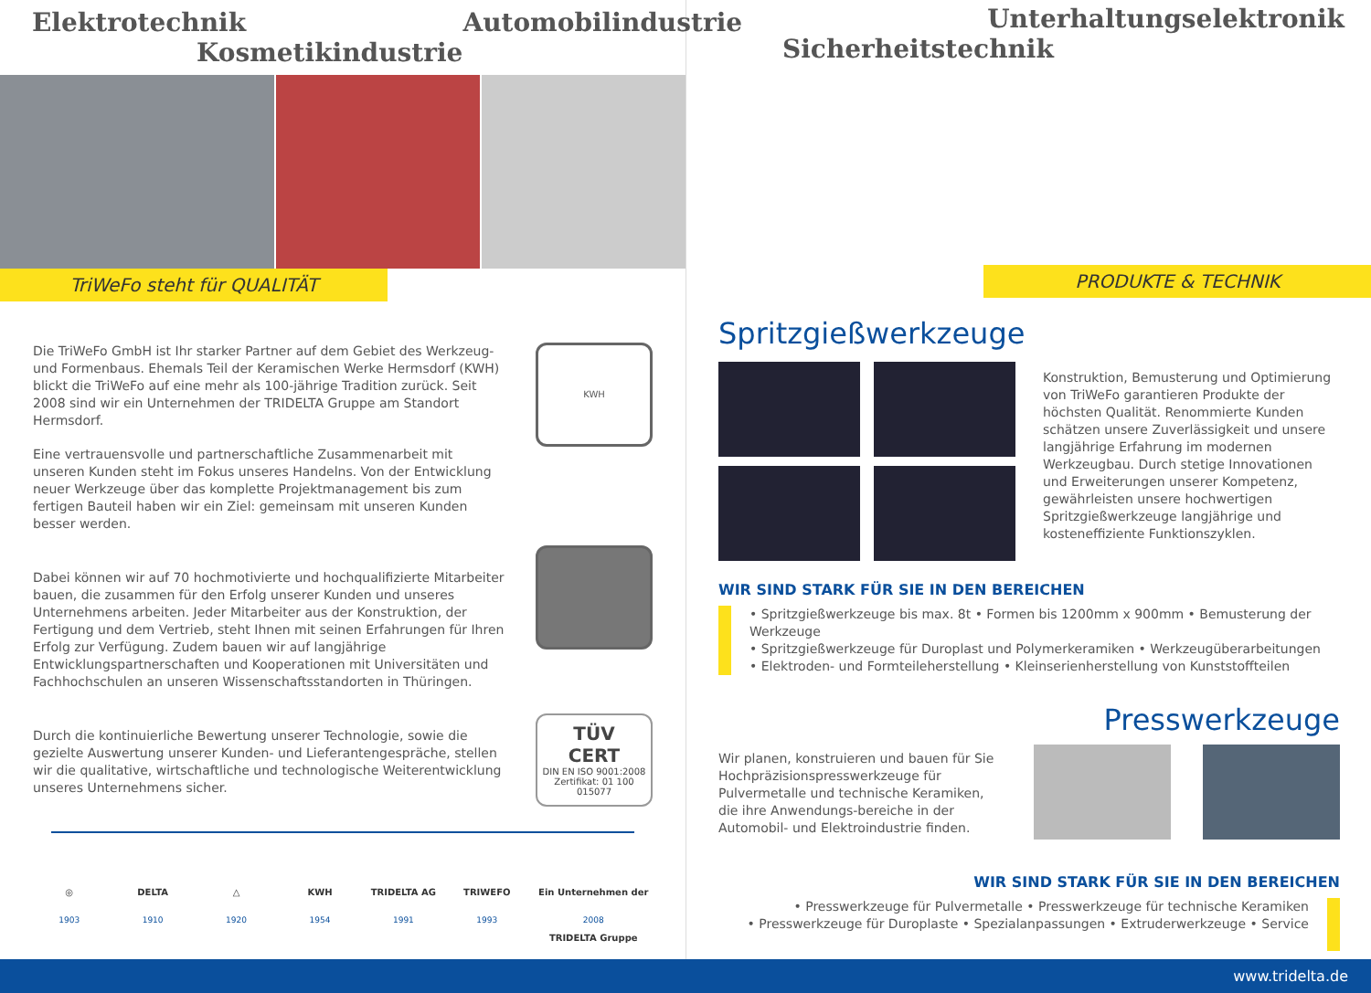Elektrotechnik
Kosmetikindustrie
Automobilindustrie
TriWeFo steht für QUALITÄT
Die TriWeFo GmbH ist Ihr starker Partner auf dem Gebiet des Werkzeug- und Formenbaus. Ehemals Teil der Keramischen Werke Hermsdorf (KWH) blickt die TriWeFo auf eine mehr als 100-jährige Tradition zurück. Seit 2008 sind wir ein Unternehmen der TRIDELTA Gruppe am Standort Hermsdorf.
Eine vertrauensvolle und partnerschaftliche Zusammenarbeit mit unseren Kunden steht im Fokus unseres Handelns. Von der Entwicklung neuer Werkzeuge über das komplette Projektmanagement bis zum fertigen Bauteil haben wir ein Ziel: gemeinsam mit unseren Kunden besser werden.
Dabei können wir auf 70 hochmotivierte und hochqualifizierte Mitarbeiter bauen, die zusammen für den Erfolg unserer Kunden und unseres Unternehmens arbeiten. Jeder Mitarbeiter aus der Konstruktion, der Fertigung und dem Vertrieb, steht Ihnen mit seinen Erfahrungen für Ihren Erfolg zur Verfügung. Zudem bauen wir auf langjährige Entwicklungspartnerschaften und Kooperationen mit Universitäten und Fachhochschulen an unseren Wissenschaftsstandorten in Thüringen.
Durch die kontinuierliche Bewertung unserer Technologie, sowie die gezielte Auswertung unserer Kunden- und Lieferantengespräche, stellen wir die qualitative, wirtschaftliche und technologische Weiterentwicklung unseres Unternehmens sicher.
KWH
TÜV
CERT
DIN EN ISO 9001:2008
Zertifikat: 01 100 015077
◎
1903
DELTA
1910
△
1920
KWH
1954
TRIDELTA AG
1991
TRIWEFO
1993
Ein Unternehmen der TRIDELTA Gruppe
2008
Unterhaltungselektronik
Sicherheitstechnik
PRODUKTE & TECHNIK
Spritzgießwerkzeuge
Konstruktion, Bemusterung und Optimierung von TriWeFo garantieren Produkte der höchsten Qualität. Renommierte Kunden schätzen unsere Zuverlässigkeit und unsere langjährige Erfahrung im modernen Werkzeugbau. Durch stetige Innovationen und Erweiterungen unserer Kompetenz, gewährleisten unsere hochwertigen Spritzgießwerkzeuge langjährige und kosteneffiziente Funktionszyklen.
WIR SIND STARK FÜR SIE IN DEN BEREICHEN
• Spritzgießwerkzeuge bis max. 8t • Formen bis 1200mm x 900mm • Bemusterung der Werkzeuge
• Spritzgießwerkzeuge für Duroplast und Polymerkeramiken • Werkzeugüberarbeitungen
• Elektroden- und Formteileherstellung • Kleinserienherstellung von Kunststoffteilen
Presswerkzeuge
Wir planen, konstruieren und bauen für Sie Hochpräzisionspresswerkzeuge für Pulvermetalle und technische Keramiken, die ihre Anwendungs-bereiche in der Automobil- und Elektroindustrie finden.
WIR SIND STARK FÜR SIE IN DEN BEREICHEN
• Presswerkzeuge für Pulvermetalle • Presswerkzeuge für technische Keramiken
• Presswerkzeuge für Duroplaste • Spezialanpassungen • Extruderwerkzeuge • Service
www.tridelta.de